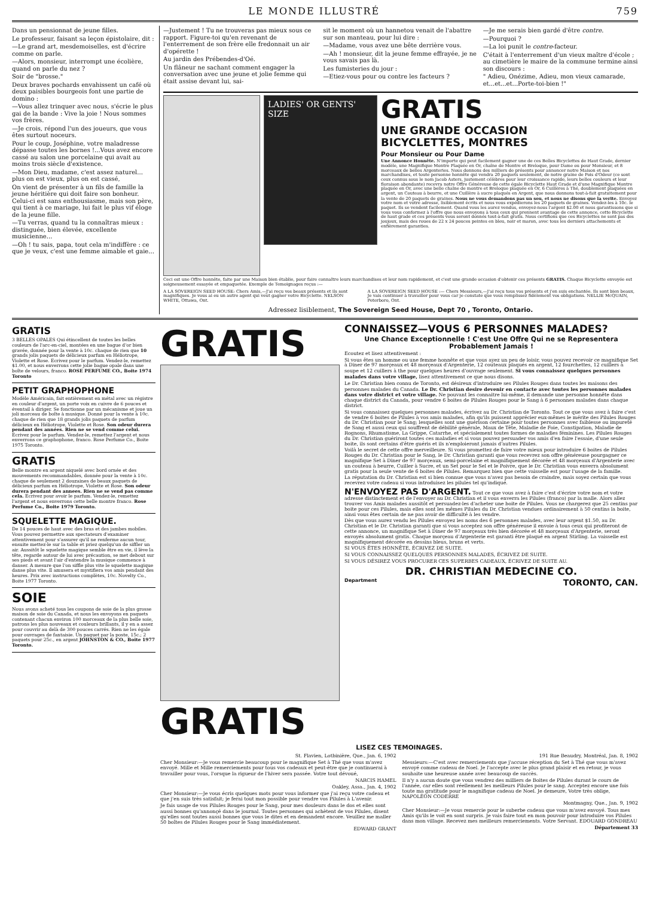LE MONDE ILLUSTRÉ 759
Dans un pensionnat de jeune filles.
Le professeur, faisant sa leçon épistolaire, dit :
—Le grand art, mesdemoiselles, est d'écrire comme on parle.
—Alors, monsieur, interrompt une écolière, quand on parle du nez ?
Soir de "brosse."
Deux braves pochards envahissent un café où deux paisibles bourgeois font une partie de domino :
—Vous allez trinquer avec nous, s'écrie le plus gai de la bande : Vive la joie ! Nous sommes vos frères.
—Je crois, répond l'un des joueurs, que vous êtes surtout noceurs.
Pour le coup, Joséphine, votre maladresse dépasse toutes les bornes !...Vous avez encore cassé au salon une porcelaine qui avait au moins trois siècle d'existence.
—Mon Dieu, madame, c'est assez naturel... plus on est vieux, plus on est cassé,
On vient de présenter à un fils de famille la jeune héritière qui doit faire son bonheur. Celui-ci est sans enthousiasme, mais son père, qui tient à ce mariage, lui fait le plus vif éloge de la jeune fille.
—Tu verras, quand tu la connaîtras mieux : distinguée, bien élevée, excellente musicienne...
—Oh ! tu sais, papa, tout cela m'indiffère : ce que je veux, c'est une femme aimable et gaie...
—Justement ! Tu ne trouveras pas mieux sous ce rapport. Figure-toi qu'en revenant de l'enterrement de son frère elle fredonnait un air d'opérette !
Au jardin des Prébendes-d'Oé.
Un flâneur ne sachant comment engager la conversation avec une jeune et jolie femme qui était assise devant lui, sai-
sit le moment où un hannetou venait de l'abattre sur son manteau, pour lui dire :
—Madame, vous avez une bête derrière vous.
—Ah ! monsieur, dit la jeune femme effrayée, je ne vous savais pas là.
Les fumisteries du jour :
—Etiez-vous pour ou contre les facteurs ?
—Je me serais bien gardé d'être contre.
—Pourquoi ?
—La loi punit le contre-facteur.
C'était à l'enterrement d'un vieux maître d'école ; au cimetière le maire de la commune termine ainsi son discours :
" Adieu, Onézime, Adieu, mon vieux camarade, et...et...et...Porte-toi-bien !"
LADIES' OR GENTS' SIZE
GRATIS
UNE GRANDE OCCASION
BICYCLETTES, MONTRES
Pour Monsieur ou Pour Dame
Une Annonce Honnête. N'importe qui peut facilement gagner une de ces Belles Bicyclettes de Haut Grade, dernier modèle, une Magnifique Montre Plaquée en Or, chaîne de Montre et Breloque, pour Dame ou pour Monsieur, et 8 morceaux de belles Argenteries. Nous donnons des milliers de présents pour annoncer notre Maison et nos marchandises, et toute personne honnête qui vendra 20 paquets seulement, de notre graine de Pois d'Odeur (ce sont ceux connus sous le nom Jacob Asters, justement célèbres pour leur croissance rapide, leurs belles couleurs et leur floraison abondante) recevra notre Offre Généreuse de cette égale Bicyclette Haut Grade et d'une Magnifique Montre plaquée en Or, avec une belle chaîne de montre et Breloque plaquée en Or, 6 Cuillères à Thé, doublement plaquées en argent, un Couteau à beurre, et une Cuillère à sucre plaqués en Argent, que nous donnons tout-à-fait gratuitement pour la vente de 20 paquets de graines. Nous ne vous demandons pas un sou, et nous ne disons que la verite. Envoyez votre nom et votre adresse, lisiblement écrits et nous vous expédierons les 20 paquets de graines. Vendez-les à 10c. le paquet. Ils se vendent facilement. Quand vous les aurez vendus, envoyez-nous l'argent $2.00 et nous garantissons que si vous vous conformez à l'offre que nous envoyons à tous ceux qui prennent avantage de cette annonce, cette Bicyclette de haut grade et ces présents vous seront donnés tout-à-fait gratis. Nous certifions que ces Bicyclettes ne sont pas des joujoux, mais des roues de 22 x 24 pouces peintes en bleu, noir et maron, avec tous les derniers attachements et enfièrement garanties.
Ceci est une Offre honnête, faite par une Maison bien établie, pour faire connaître leurs marchandises et leur nom rapidement, et c'est une grande occasion d'obtenir ces présents GRATIS. Chaque Bicyclette envoyée est soigneusement essayée et empaquetée. Exemple de Temoignages reçus :—
A LA SOVEREIGN SEED HOUSE: Chers Amis,—J'ai reçu vos beaux présents et ils sont magnifiques. Je vous ai eu un autre agent qui veut gagner votre Bicyclette. NELSON WHITE, Ottawa, Ont.
A LA SOVEREIGN SEED HOUSE :— Chers Messieurs,—J'ai reçu tous vos présents et j'en suis enchantée. Ils sont bien beaux, Je vais continuer à travailler pour vous car je constate que vous remplissez fidèlement vos obligations. NELLIE McQUAIN, Peterboro, Ont.
Adressez lisiblement, The Sovereign Seed House, Dept 70 , Toronto, Ontario.
GRATIS
3 BELLES OPALES Qui étincellent de toutes les belles couleurs de l'arc-en-ciel, montées en une bague d'or bien gravée, donnée pour la vente à 10c. chaque de rien que 10 grands jolis paquets de délicieux parfum en Héliotrope, Violette et Rose. Ecrivez pour le parfum. Vendez-le, remettez $1.00, et nous enverrons cette jolie bague opale dans une boîte de velours, franco. ROSE PERFUME CO., Boite 1974 Toronto
PETIT GRAPHOPHONE
Modèle Américain, fait entièrement en métal avec un régistre en couleur d'argent, un porte voix en cuivre de 6 pouces et éventail à diriger. Se fonctionne par un mécanisme et joue un joli morceau de boîte à musique. Donné pour la vente à 10c. chaque de rien que 18 grands jolis paquets de parfum délicieux en Héliotrope, Violette et Rose. Son odeur durera pendant des années. Rien ne se vend comme celui. Ecrivez pour le parfum. Vendez-le, remettez l'argent et nous enverrons ce graphophone, franco. Rose Perfume Co., Boite 1975 Toronto.
GRATIS
Belle montre en argent niquelé avec bord ornée et des mouvements recommandables, donnée pour la vente à 10c. chaque de seulement 2 douzaines de beaux paquets de délicieux parfum en Héliotrope, Violette et Rose. Son odeur durera pendant des annees. Rien ne se vend pas comme cela. Ecrivez pour avoir le parfum. Vendez-le, remettez l'argent et nous enverrons cette belle montre franco. Rose Perfume Co., Boite 1979 Toronto.
SQUELETTE MAGIQUE.
De 14 pouces de haut avec des bras et des jambes mobiles. Vous pouvez permettre aux spectateurs d'examiner attentivement pour s'assurer qu'il ne renferme aucun tour, ensuite mettez-le sur la table et priez quelqu'un de siffler un air. Aussitôt le squelette magique semble être en vie, il lève la tête, regarde autour de lui avec précaution, se met debout sur ses pieds et avant l'air d'entendre la musique commence à danser. A mesure que l'on siffle plus vite le squelette magique danse plus vite. Il amusera et mystifiera vos amis pendant des heures. Prix avec instructions complètes, 10c. Novelty Co., Boite 1977 Toronto.
SOIE
Nous avons acheté tous les coupons de soie de la plus grosse maison de soie du Canada, et nous les envoyons en paquets contenant chacun environ 100 morceaux de la plus belle soie, patrons les plus nouveaux et couleurs brillants, il y en a assez pour couvrir au delà de 300 pouces carrés. Rien ne les égale pour ouvrages de fantaisie. Un paquet par la poste, 15c.; 2 paquets pour 25c., en argent JOHNSTON & CO., Boite 1977 Toronto.
GRATIS
GRATIS
CONNAISSEZ—VOUS 6 PERSONNES MALADES?
Une Chance Exceptionnelle ! C'est Une Offre Qui ne se Representera Probablement Jamais !
Ecoutez et lisez attentivement :
Si vous êtes un homme ou une femme honnête et que vous ayez un peu de loisir, vous pouvez recevoir ce magnifique Set à Diner de 97 morçeaux et 48 morçeaux d'Argenterie, 12 couteaux plaqués en argent, 12 fourchettes, 12 cuillers à soupe et 12 cuillers à the pour quelques heures d'ouvrage seulement. Si vous connaissez quelques personnes malades dans votre village, lisez attentivement ce que nous disons.
Le Dr. Christian bien connu de Toronto, est désireux d'introduire ses Pilules Rouges dans toutes les maisons des personnes malades du Canada. Le Dr. Christian desire devenir en contacte avec toutes les personnes malades dans votre district et votre village. Ne pouvant les connaitre lui-même, il demande une personne honnête dans chaque district du Canada, pour vendre 6 boites de Pilules Rouges pour le Sang à 6 personnes malades dans chaque district.
Si vous connaissez quelques personnes malades, écrivez au Dr. Christian de Toronto. Tout ce que vous avez à faire c'est de vendre 6 boites de Pilules à vos amis malades, afin qu'ils puissent apprécier eux-mêmes le mérite des Pilules Rouges du Dr. Christian pour le Sang; lesquelles sont une guérison certaine pour toutes personnes avec faiblesse ou impureté de Sang et aussi ceux qui souffrent de débilité générale, Maux de Tête, Maladie de Foie, Constipation, Maladie de Rognons, Rhumatisme, La Grippe, Catarrhe, et spécialement toutes formes de maladies féminines. Les Pilules Rouges du Dr. Christian guériront toutes ces maladies et si vous pouvez persuader vos amis d'en faire l'essaie, d'une seule boite, ils sont certains d'être guéris et ils n'emploieront jamais d'autres Pilules.
Voilà le secret de cette offre merveilleure. Si vous promettez de faire votre mieux pour introduire 6 boites de Pilules Rouges du Dr. Christian pour le Sang, le Dr. Christian garanti que vous recevrez son offre généreuse pourgagner ce magnifique Set à Diner de 97 morçeaux, semi-porcelaine et magnifiquement décorée et 48 morçeaux d'Argenterie avec un couteau à beurre, Cuiller à Sucre, et un Set pour le Sel et le Poivre, que le Dr. Christian vous enverra absolument gratis pour la seule vente de 6 boites de Pilules. Remarquez bien que cette vaisselle est pour l'usage de la famille.
La réputation du Dr. Christian est si bien connue que vous n'avez pas besoin de craindre, mais soyez certain que vous recevrez votre cadeau si vous introduisez les pilules tel qu'indiqué.
N'ENVOYEZ PAS D'ARGENT. Tout ce que vous avez à faire c'est d'écrire votre nom et votre adresse distinctement et de l'envoyer au Dr. Christian et il vous enverra les Pilules (franco) par la malle. Alors allez trouver vos Amis malades aussitôt et persuadez-les d'acheter une boite de Pilules. Vous ne chargerez que 25 centins par boite pour ces Pilules, mais elles sont les mêmes Pilules du Dr. Christian vendues ordinairement à 50 centins la boite, ainsi vous êtes certain de ne pas avoir de difficulté à les vendre.
Dès que vous aurez vendu les Pilules envoyez les noms des 6 personnes malades, avec leur argent $1.50, au Dr. Christian et le Dr. Christian garanti que si vous acceptez son offre généreuse il envoie à tous ceux qui profiteront de cette annonce, un magnifique Set à Diner de 97 morçeaux très bien décorée et 48 morçeaux d'Argenterie, seront envoyés absolument gratis. Chaque morçeau d'Argenterie est garanti être plaqué en argent Stirling. La vaisselle est magnifiquement décorée en dessins bleus, bruns et verts.
SI VOUS ÊTES HONNÊTE, ÉCRIVEZ DE SUITE.
SI VOUS CONNAISSEZ QUELQUES PERSONNES MALADES, ÉCRIVEZ DE SUITE.
SI VOUS DÉSIREZ VOUS PROCURER CES SUPERBES CADEAUX, ÉCRIVEZ DE SUITE AU.
DR. CHRISTIAN MEDECINE CO.
Department TORONTO, CAN.
LISEZ CES TEMOINAGES.
St. Flavien, Lotbinière, Que., Jan. 6, 1902
Cher Monsieur:—Je vous remercie beaucoup pour le magnifique Set à Thé que vous m'avez envoyé. Mille et Mille remerciements pour tous vos cadeaux et peut-être que je continuerai à travailler pour vous, l'orsque la rigueur de l'hiver sera passée. Votre tout dévoué,
NARCIS HAMEL
Oakley, Assa., Jan. 4, 1902
Cher Monsieur:—Je vous écris quelques mots pour vous informer que j'ai reçu votre cadeau et que j'en suis très satisfait; je ferai tout mon possible pour vendre vos Pilules à L'avenir.
Je fais usage de vos Pilules Rouges pour le Sang, pour mes douleurs dans le dos et elles sont aussi bonnes qu'annonçé dans le journal. Toutes personnes qui achètent de vos Pilules, disent qu'elles sont toutes aussi bonnes que vous le dites et en demandent encore. Veuillez me maller 50 boîtes de Pilules Rouges pour le Sang immédiatement.
EDWARD GRANT
191 Rue Beaudry, Montréal, Jan. 8, 1902
Messieurs:—C'est avec remerciements que j'accuse réception du Set à Thé que vous m'avez envoyé comme cadeau de Noel. Je l'accepte avec le plus grand plaisir et en retour, je vous souhaite une heureuse année avec beaucoup de succès.
Il n'y a aucun doute que vous vendrez des milliers de Boites de Pilules durant le cours de l'année, car elles sont réellement les meilleurs Pilules pour le sang. Acceptez encore une fois toute ma gratitude pour le magnifique cadeau de Noel. Je demeure, Votre très oblige, NAPOLÉON CODERRE
Montmagny, Que., Jan. 9, 1902
Cher Monsieur:—Je vous remercie pour le suberbe cadeau que vous m'avez envoyé. Tous mes Amis qu'ils le voit en sont surpris. Je vais faire tout en mon pouvoir pour introduire vos Pilules dans mon village. Recevez mes meilleurs remerciements. Votre Servant. EDOUARD GONDREAU
Département 33